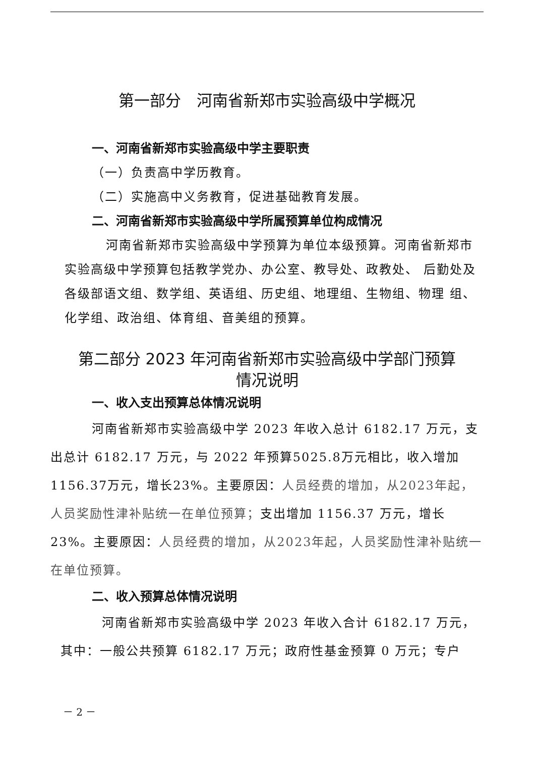第一部分　河南省新郑市实验高级中学概况
一、河南省新郑市实验高级中学主要职责
（一）负责高中学历教育。
（二）实施高中义务教育，促进基础教育发展。
二、河南省新郑市实验高级中学所属预算单位构成情况
河南省新郑市实验高级中学预算为单位本级预算。河南省新郑市实验高级中学预算包括教学党办、办公室、教导处、政教处、 后勤处及各级部语文组、数学组、英语组、历史组、地理组、生物组、物理 组、化学组、政治组、体育组、音美组的预算。
第二部分 2023 年河南省新郑市实验高级中学部门预算
情况说明
一、收入支出预算总体情况说明
河南省新郑市实验高级中学 2023 年收入总计 6182.17 万元，支出总计 6182.17 万元，与 2022 年预算5025.8万元相比，收入增加 1156.37万元，增长23%。主要原因：人员经费的增加，从2023年起，人员奖励性津补贴统一在单位预算；支出增加 1156.37 万元，增长 23%。主要原因：人员经费的增加，从2023年起，人员奖励性津补贴统一在单位预算。
二、收入预算总体情况说明
河南省新郑市实验高级中学 2023 年收入合计 6182.17 万元，其中：一般公共预算 6182.17 万元；政府性基金预算 0 万元；专户
－ 2 －